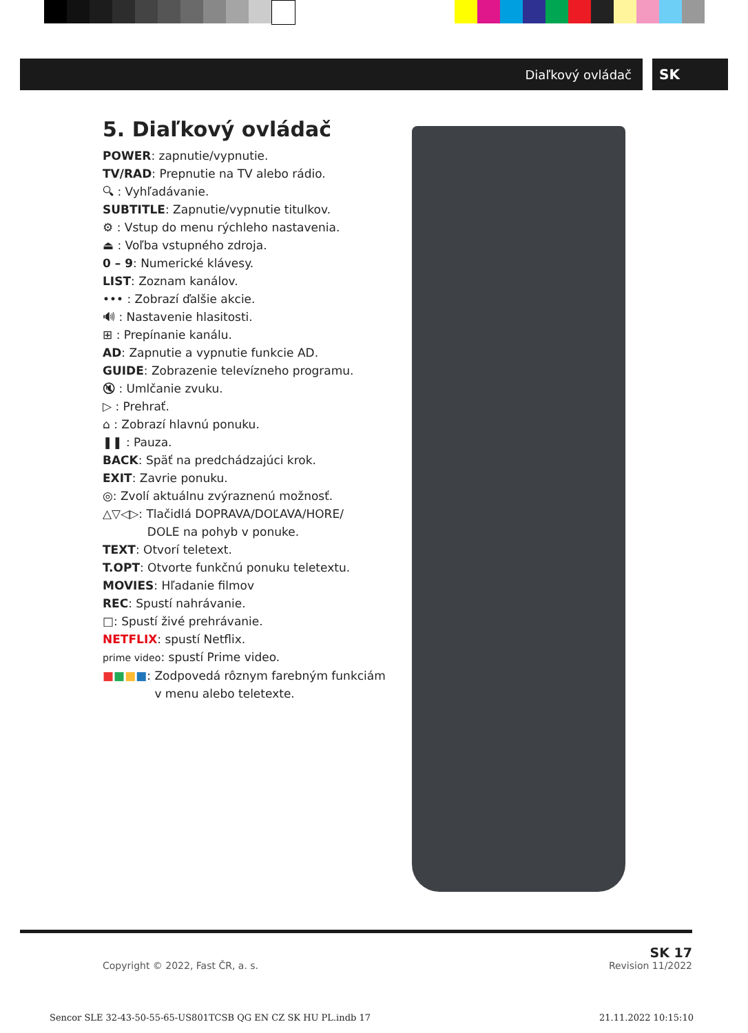Diaľkový ovládač SK
5. Diaľkový ovládač
POWER: zapnutie/vypnutie.
TV/RAD: Prepnutie na TV alebo rádio.
🔍︎ : Vyhľadávanie.
SUBTITLE: Zapnutie/vypnutie titulkov.
⚙ : Vstup do menu rýchleho nastavenia.
⏏ : Voľba vstupného zdroja.
0 – 9: Numerické klávesy.
LIST: Zoznam kanálov.
••• : Zobrazí ďalšie akcie.
🔊︎ : Nastavenie hlasitosti.
⊞ : Prepínanie kanálu.
AD: Zapnutie a vypnutie funkcie AD.
GUIDE: Zobrazenie televízneho programu.
🔇︎ : Umlčanie zvuku.
▷ : Prehrať.
⌂ : Zobrazí hlavnú ponuku.
❚❚ : Pauza.
BACK: Späť na predchádzajúci krok.
EXIT: Zavrie ponuku.
◎: Zvolí aktuálnu zvýraznenú možnosť.
△▽◁▷: Tlačidlá DOPRAVA/DOĽAVA/HORE/
DOLE na pohyb v ponuke.
TEXT: Otvorí teletext.
T.OPT: Otvorte funkčnú ponuku teletextu.
MOVIES: Hľadanie filmov
REC: Spustí nahrávanie.
□: Spustí živé prehrávanie.
NETFLIX: spustí Netflix.
prime video: spustí Prime video.
■■■■: Zodpovedá rôznym farebným funkciám v menu alebo teletexte.
Copyright © 2022, Fast ČR, a. s. SK 17
Revision 11/2022
Sencor SLE 32-43-50-55-65-US801TCSB QG EN CZ SK HU PL.indb 17 21.11.2022 10:15:10